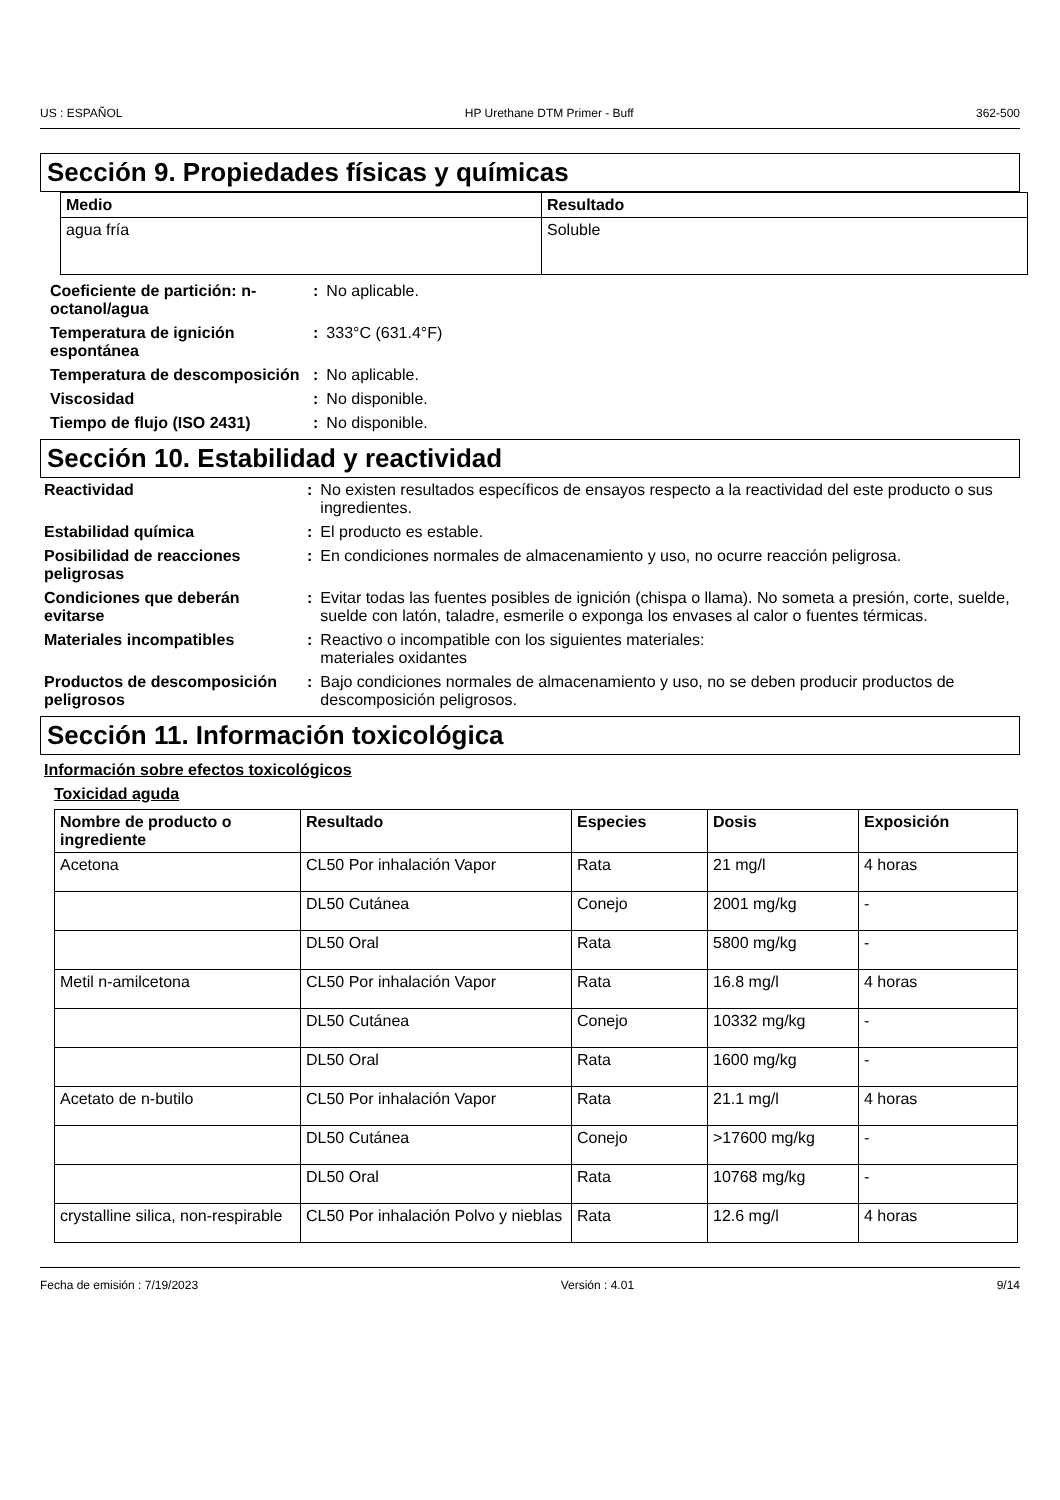US : ESPAÑOL HP Urethane DTM Primer - Buff 362-500
Sección 9. Propiedades físicas y químicas
| Medio | Resultado |
| --- | --- |
| agua fría | Soluble |
| Coeficiente de partición: n-octanol/agua | : | No aplicable. |
| Temperatura de ignición espontánea | : | 333°C (631.4°F) |
| Temperatura de descomposición | : | No aplicable. |
| Viscosidad | : | No disponible. |
| Tiempo de flujo (ISO 2431) | : | No disponible. |
Sección 10. Estabilidad y reactividad
| Reactividad | : | No existen resultados específicos de ensayos respecto a la reactividad del este producto o sus ingredientes. |
| Estabilidad química | : | El producto es estable. |
| Posibilidad de reacciones peligrosas | : | En condiciones normales de almacenamiento y uso, no ocurre reacción peligrosa. |
| Condiciones que deberán evitarse | : | Evitar todas las fuentes posibles de ignición (chispa o llama). No someta a presión, corte, suelde, suelde con latón, taladre, esmerile o exponga los envases al calor o fuentes térmicas. |
| Materiales incompatibles | : | Reactivo o incompatible con los siguientes materiales: materiales oxidantes |
| Productos de descomposición peligrosos | : | Bajo condiciones normales de almacenamiento y uso, no se deben producir productos de descomposición peligrosos. |
Sección 11. Información toxicológica
Información sobre efectos toxicológicos
Toxicidad aguda
| Nombre de producto o ingrediente | Resultado | Especies | Dosis | Exposición |
| --- | --- | --- | --- | --- |
| Acetona | CL50 Por inhalación Vapor | Rata | 21 mg/l | 4 horas |
| | DL50 Cutánea | Conejo | 2001 mg/kg | - |
| | DL50 Oral | Rata | 5800 mg/kg | - |
| Metil n-amilcetona | CL50 Por inhalación Vapor | Rata | 16.8 mg/l | 4 horas |
| | DL50 Cutánea | Conejo | 10332 mg/kg | - |
| | DL50 Oral | Rata | 1600 mg/kg | - |
| Acetato de n-butilo | CL50 Por inhalación Vapor | Rata | 21.1 mg/l | 4 horas |
| | DL50 Cutánea | Conejo | >17600 mg/kg | - |
| | DL50 Oral | Rata | 10768 mg/kg | - |
| crystalline silica, non-respirable | CL50 Por inhalación Polvo y nieblas | Rata | 12.6 mg/l | 4 horas |
Fecha de emisión : 7/19/2023 Versión : 4.01 9/14